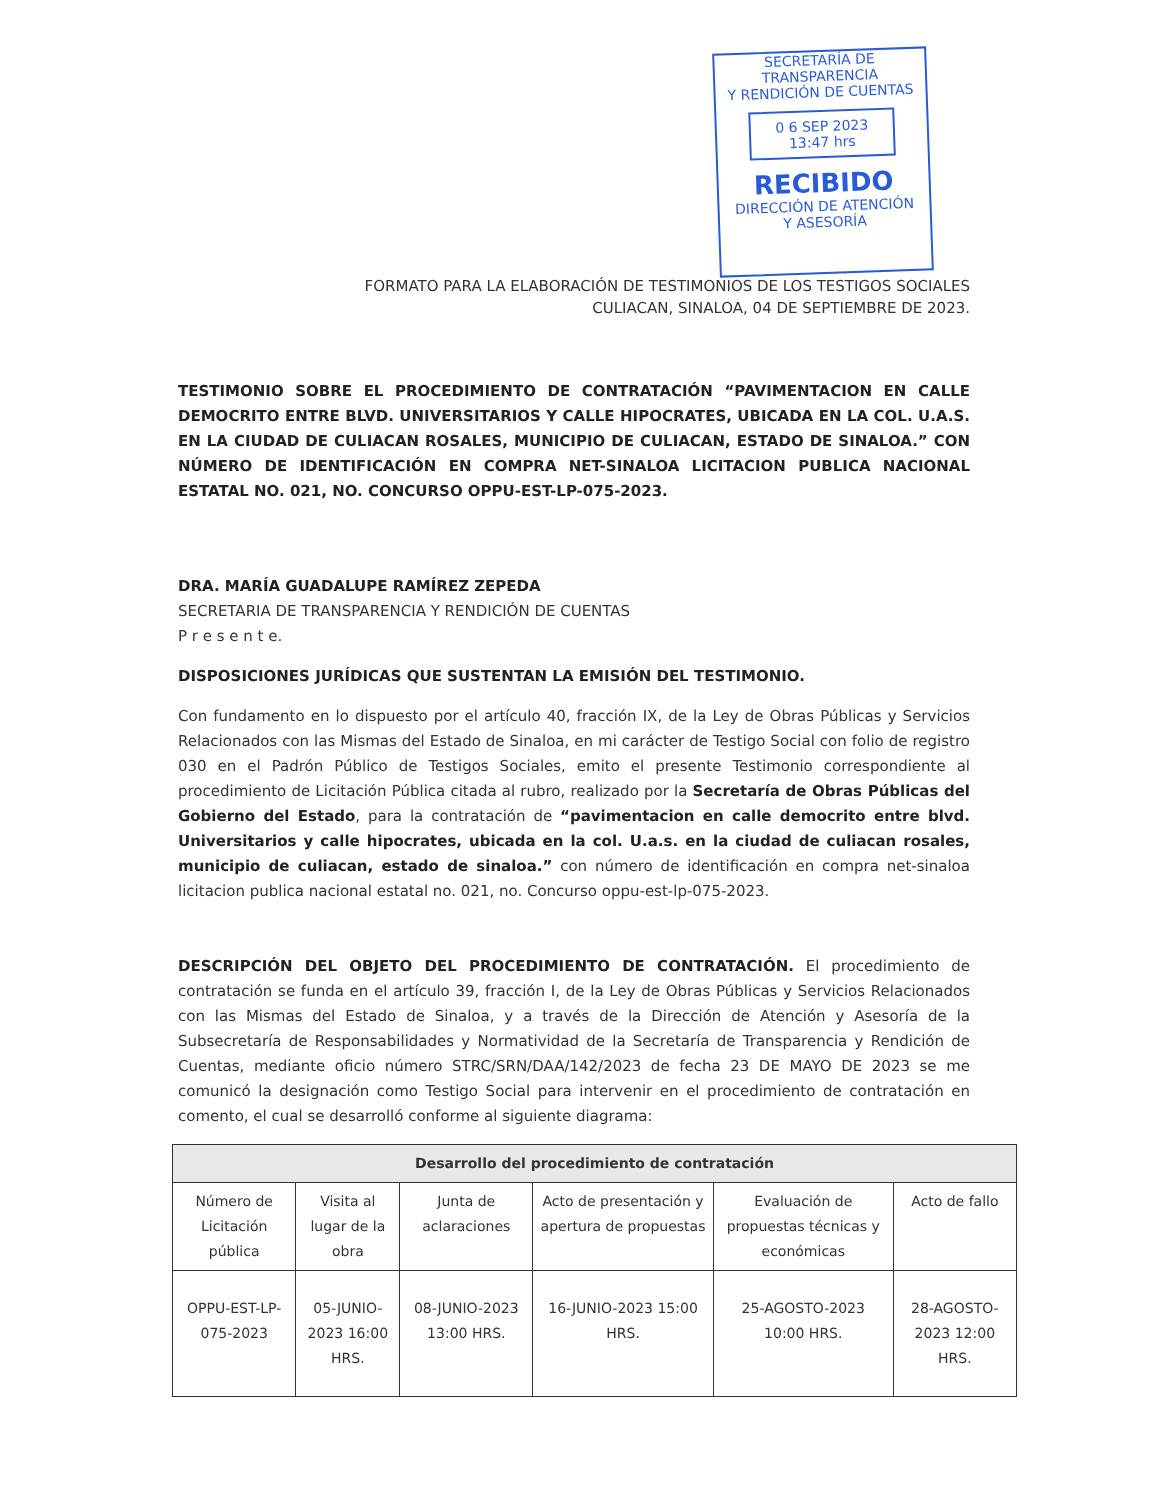SECRETARÍA DE TRANSPARENCIA
Y RENDICIÓN DE CUENTAS
0 6 SEP 2023
13:47 hrs
RECIBIDO
DIRECCIÓN DE ATENCIÓN
Y ASESORÍA
FORMATO PARA LA ELABORACIÓN DE TESTIMONIOS DE LOS TESTIGOS SOCIALES
CULIACAN, SINALOA, 04 DE SEPTIEMBRE DE 2023.
TESTIMONIO SOBRE EL PROCEDIMIENTO DE CONTRATACIÓN “PAVIMENTACION EN CALLE DEMOCRITO ENTRE BLVD. UNIVERSITARIOS Y CALLE HIPOCRATES, UBICADA EN LA COL. U.A.S. EN LA CIUDAD DE CULIACAN ROSALES, MUNICIPIO DE CULIACAN, ESTADO DE SINALOA.” CON NÚMERO DE IDENTIFICACIÓN EN COMPRA NET-SINALOA LICITACION PUBLICA NACIONAL ESTATAL NO. 021, NO. CONCURSO OPPU-EST-LP-075-2023.
DRA. MARÍA GUADALUPE RAMÍREZ ZEPEDA
SECRETARIA DE TRANSPARENCIA Y RENDICIÓN DE CUENTAS
P r e s e n t e.
DISPOSICIONES JURÍDICAS QUE SUSTENTAN LA EMISIÓN DEL TESTIMONIO.
Con fundamento en lo dispuesto por el artículo 40, fracción IX, de la Ley de Obras Públicas y Servicios Relacionados con las Mismas del Estado de Sinaloa, en mi carácter de Testigo Social con folio de registro 030 en el Padrón Público de Testigos Sociales, emito el presente Testimonio correspondiente al procedimiento de Licitación Pública citada al rubro, realizado por la Secretaría de Obras Públicas del Gobierno del Estado, para la contratación de “pavimentacion en calle democrito entre blvd. Universitarios y calle hipocrates, ubicada en la col. U.a.s. en la ciudad de culiacan rosales, municipio de culiacan, estado de sinaloa.” con número de identificación en compra net-sinaloa licitacion publica nacional estatal no. 021, no. Concurso oppu-est-lp-075-2023.
DESCRIPCIÓN DEL OBJETO DEL PROCEDIMIENTO DE CONTRATACIÓN. El procedimiento de contratación se funda en el artículo 39, fracción I, de la Ley de Obras Públicas y Servicios Relacionados con las Mismas del Estado de Sinaloa, y a través de la Dirección de Atención y Asesoría de la Subsecretaría de Responsabilidades y Normatividad de la Secretaría de Transparencia y Rendición de Cuentas, mediante oficio número STRC/SRN/DAA/142/2023 de fecha 23 DE MAYO DE 2023 se me comunicó la designación como Testigo Social para intervenir en el procedimiento de contratación en comento, el cual se desarrolló conforme al siguiente diagrama:
| Desarrollo del procedimiento de contratación | | | | | |
| --- | --- | --- | --- | --- | --- |
| Número de Licitación pública | Visita al lugar de la obra | Junta de aclaraciones | Acto de presentación y apertura de propuestas | Evaluación de propuestas técnicas y económicas | Acto de fallo |
| OPPU-EST-LP-075-2023 | 05-JUNIO-2023 16:00 HRS. | 08-JUNIO-2023 13:00 HRS. | 16-JUNIO-2023 15:00 HRS. | 25-AGOSTO-2023 10:00 HRS. | 28-AGOSTO-2023 12:00 HRS. |